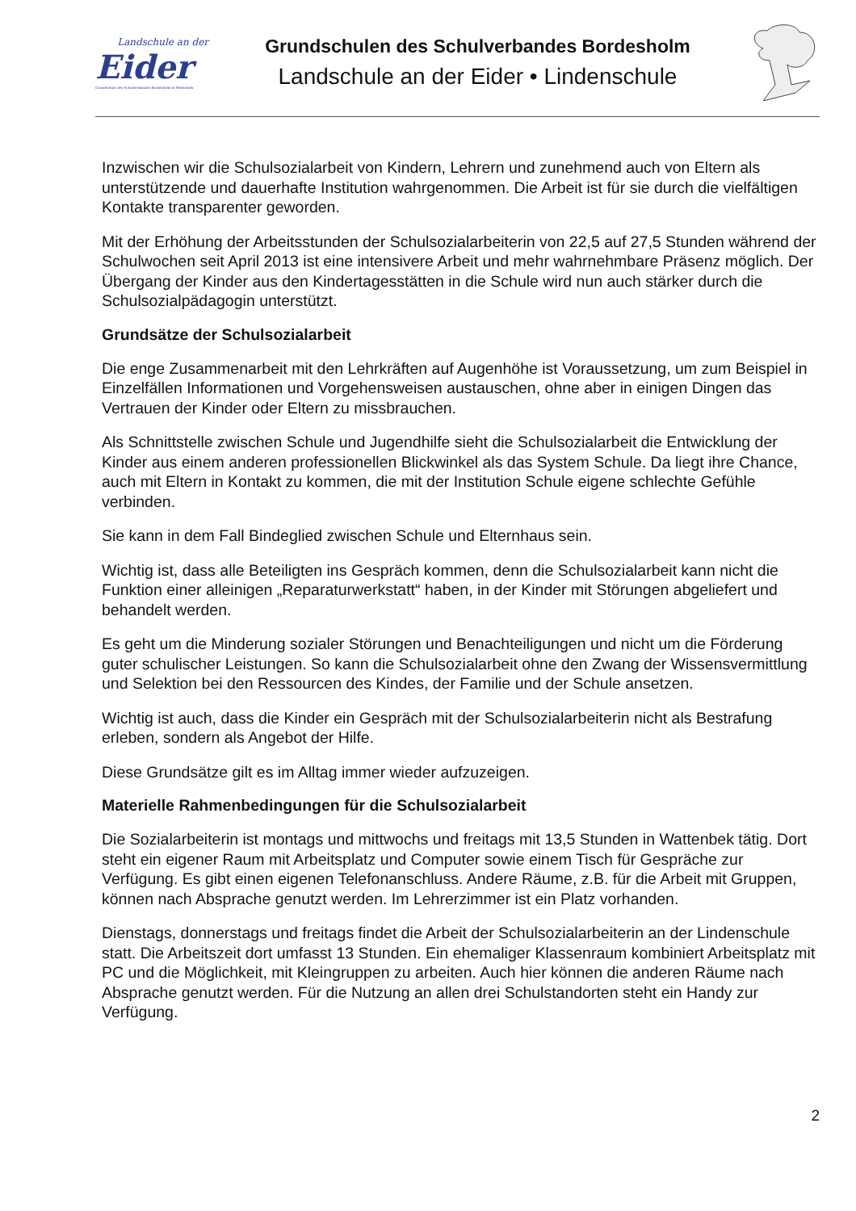Landschule an der
Eider
Grundschule des Schulverbandes Bordesholm in Wattenbek
Grundschulen des Schulverbandes Bordesholm
Landschule an der Eider • Lindenschule
Inzwischen wir die Schulsozialarbeit von Kindern, Lehrern und zunehmend auch von Eltern als unterstützende und dauerhafte Institution wahrgenommen. Die Arbeit ist für sie durch die vielfältigen Kontakte transparenter geworden.
Mit der Erhöhung der Arbeitsstunden der Schulsozialarbeiterin von 22,5 auf 27,5 Stunden während der Schulwochen seit April 2013 ist eine intensivere Arbeit und mehr wahrnehmbare Präsenz möglich. Der Übergang der Kinder aus den Kindertagesstätten in die Schule wird nun auch stärker durch die Schulsozialpädagogin unterstützt.
Grundsätze der Schulsozialarbeit
Die enge Zusammenarbeit mit den Lehrkräften auf Augenhöhe ist Voraussetzung, um zum Beispiel in Einzelfällen Informationen und Vorgehensweisen austauschen, ohne aber in einigen Dingen das Vertrauen der Kinder oder Eltern zu missbrauchen.
Als Schnittstelle zwischen Schule und Jugendhilfe sieht die Schulsozialarbeit die Entwicklung der Kinder aus einem anderen professionellen Blickwinkel als das System Schule. Da liegt ihre Chance, auch mit Eltern in Kontakt zu kommen, die mit der Institution Schule eigene schlechte Gefühle verbinden.
Sie kann in dem Fall Bindeglied zwischen Schule und Elternhaus sein.
Wichtig ist, dass alle Beteiligten ins Gespräch kommen, denn die Schulsozialarbeit kann nicht die Funktion einer alleinigen „Reparaturwerkstatt“ haben, in der Kinder mit Störungen abgeliefert und behandelt werden.
Es geht um die Minderung sozialer Störungen und Benachteiligungen und nicht um die Förderung guter schulischer Leistungen. So kann die Schulsozialarbeit ohne den Zwang der Wissensvermittlung und Selektion bei den Ressourcen des Kindes, der Familie und der Schule ansetzen.
Wichtig ist auch, dass die Kinder ein Gespräch mit der Schulsozialarbeiterin nicht als Bestrafung erleben, sondern als Angebot der Hilfe.
Diese Grundsätze gilt es im Alltag immer wieder aufzuzeigen.
Materielle Rahmenbedingungen für die Schulsozialarbeit
Die Sozialarbeiterin ist montags und mittwochs und freitags mit 13,5 Stunden in Wattenbek tätig. Dort steht ein eigener Raum mit Arbeitsplatz und Computer sowie einem Tisch für Gespräche zur Verfügung. Es gibt einen eigenen Telefonanschluss. Andere Räume, z.B. für die Arbeit mit Gruppen, können nach Absprache genutzt werden. Im Lehrerzimmer ist ein Platz vorhanden.
Dienstags, donnerstags und freitags findet die Arbeit der Schulsozialarbeiterin an der Lindenschule statt. Die Arbeitszeit dort umfasst 13 Stunden. Ein ehemaliger Klassenraum kombiniert Arbeitsplatz mit PC und die Möglichkeit, mit Kleingruppen zu arbeiten. Auch hier können die anderen Räume nach Absprache genutzt werden. Für die Nutzung an allen drei Schulstandorten steht ein Handy zur Verfügung.
2